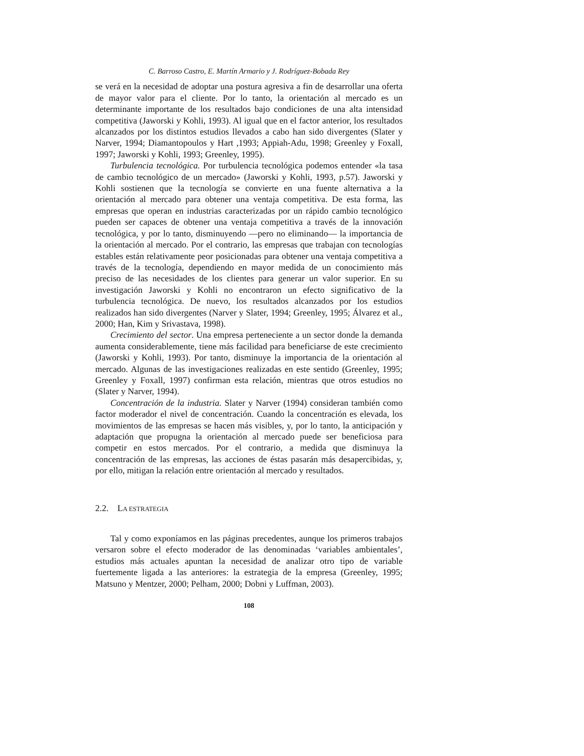C. Barroso Castro, E. Martín Armario y J. Rodríguez-Bobada Rey
se verá en la necesidad de adoptar una postura agresiva a fin de desarrollar una oferta de mayor valor para el cliente. Por lo tanto, la orientación al mercado es un determinante importante de los resultados bajo condiciones de una alta intensidad competitiva (Jaworski y Kohli, 1993). Al igual que en el factor anterior, los resultados alcanzados por los distintos estudios llevados a cabo han sido divergentes (Slater y Narver, 1994; Diamantopoulos y Hart ,1993; Appiah-Adu, 1998; Greenley y Foxall, 1997; Jaworski y Kohli, 1993; Greenley, 1995).
Turbulencia tecnológica. Por turbulencia tecnológica podemos entender «la tasa de cambio tecnológico de un mercado» (Jaworski y Kohli, 1993, p.57). Jaworski y Kohli sostienen que la tecnología se convierte en una fuente alternativa a la orientación al mercado para obtener una ventaja competitiva. De esta forma, las empresas que operan en industrias caracterizadas por un rápido cambio tecnológico pueden ser capaces de obtener una ventaja competitiva a través de la innovación tecnológica, y por lo tanto, disminuyendo —pero no eliminando— la importancia de la orientación al mercado. Por el contrario, las empresas que trabajan con tecnologías estables están relativamente peor posicionadas para obtener una ventaja competitiva a través de la tecnología, dependiendo en mayor medida de un conocimiento más preciso de las necesidades de los clientes para generar un valor superior. En su investigación Jaworski y Kohli no encontraron un efecto significativo de la turbulencia tecnológica. De nuevo, los resultados alcanzados por los estudios realizados han sido divergentes (Narver y Slater, 1994; Greenley, 1995; Álvarez et al., 2000; Han, Kim y Srivastava, 1998).
Crecimiento del sector. Una empresa perteneciente a un sector donde la demanda aumenta considerablemente, tiene más facilidad para beneficiarse de este crecimiento (Jaworski y Kohli, 1993). Por tanto, disminuye la importancia de la orientación al mercado. Algunas de las investigaciones realizadas en este sentido (Greenley, 1995; Greenley y Foxall, 1997) confirman esta relación, mientras que otros estudios no (Slater y Narver, 1994).
Concentración de la industria. Slater y Narver (1994) consideran también como factor moderador el nivel de concentración. Cuando la concentración es elevada, los movimientos de las empresas se hacen más visibles, y, por lo tanto, la anticipación y adaptación que propugna la orientación al mercado puede ser beneficiosa para competir en estos mercados. Por el contrario, a medida que disminuya la concentración de las empresas, las acciones de éstas pasarán más desapercibidas, y, por ello, mitigan la relación entre orientación al mercado y resultados.
2.2. LA ESTRATEGIA
Tal y como exponíamos en las páginas precedentes, aunque los primeros trabajos versaron sobre el efecto moderador de las denominadas ‘variables ambientales’, estudios más actuales apuntan la necesidad de analizar otro tipo de variable fuertemente ligada a las anteriores: la estrategia de la empresa (Greenley, 1995; Matsuno y Mentzer, 2000; Pelham, 2000; Dobni y Luffman, 2003).
108